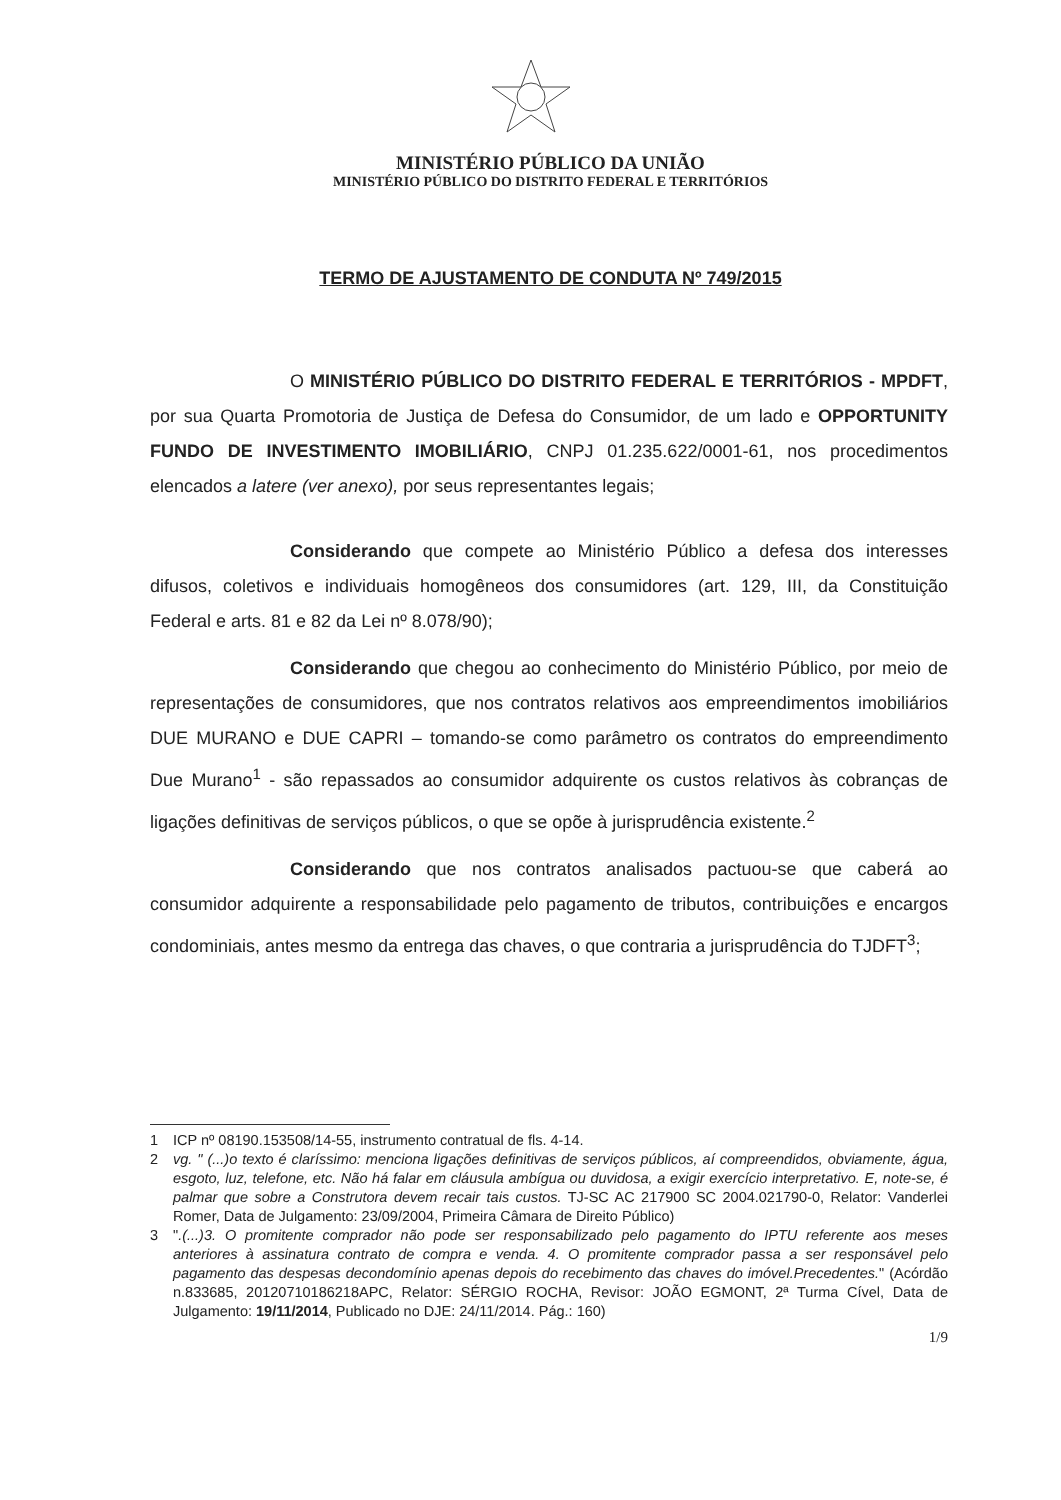MINISTÉRIO PÚBLICO DA UNIÃO
MINISTÉRIO PÚBLICO DO DISTRITO FEDERAL E TERRITÓRIOS
TERMO DE AJUSTAMENTO DE CONDUTA Nº 749/2015
O MINISTÉRIO PÚBLICO DO DISTRITO FEDERAL E TERRITÓRIOS - MPDFT, por sua Quarta Promotoria de Justiça de Defesa do Consumidor, de um lado e OPPORTUNITY FUNDO DE INVESTIMENTO IMOBILIÁRIO, CNPJ 01.235.622/0001-61, nos procedimentos elencados a latere (ver anexo), por seus representantes legais;
Considerando que compete ao Ministério Público a defesa dos interesses difusos, coletivos e individuais homogêneos dos consumidores (art. 129, III, da Constituição Federal e arts. 81 e 82 da Lei nº 8.078/90);
Considerando que chegou ao conhecimento do Ministério Público, por meio de representações de consumidores, que nos contratos relativos aos empreendimentos imobiliários DUE MURANO e DUE CAPRI – tomando-se como parâmetro os contratos do empreendimento Due Murano<sup>1</sup> - são repassados ao consumidor adquirente os custos relativos às cobranças de ligações definitivas de serviços públicos, o que se opõe à jurisprudência existente.<sup>2</sup>
Considerando que nos contratos analisados pactuou-se que caberá ao consumidor adquirente a responsabilidade pelo pagamento de tributos, contribuições e encargos condominiais, antes mesmo da entrega das chaves, o que contraria a jurisprudência do TJDFT<sup>3</sup>;
1 ICP nº 08190.153508/14-55, instrumento contratual de fls. 4-14.
2 vg. " (...)o texto é claríssimo: menciona ligações definitivas de serviços públicos, aí compreendidos, obviamente, água, esgoto, luz, telefone, etc. Não há falar em cláusula ambígua ou duvidosa, a exigir exercício interpretativo. E, note-se, é palmar que sobre a Construtora devem recair tais custos. TJ-SC AC 217900 SC 2004.021790-0, Relator: Vanderlei Romer, Data de Julgamento: 23/09/2004, Primeira Câmara de Direito Público)
3 ".(...)3. O promitente comprador não pode ser responsabilizado pelo pagamento do IPTU referente aos meses anteriores à assinatura contrato de compra e venda. 4. O promitente comprador passa a ser responsável pelo pagamento das despesas decondomínio apenas depois do recebimento das chaves do imóvel.Precedentes." (Acórdão n.833685, 20120710186218APC, Relator: SÉRGIO ROCHA, Revisor: JOÃO EGMONT, 2ª Turma Cível, Data de Julgamento: 19/11/2014, Publicado no DJE: 24/11/2014. Pág.: 160)
1/9